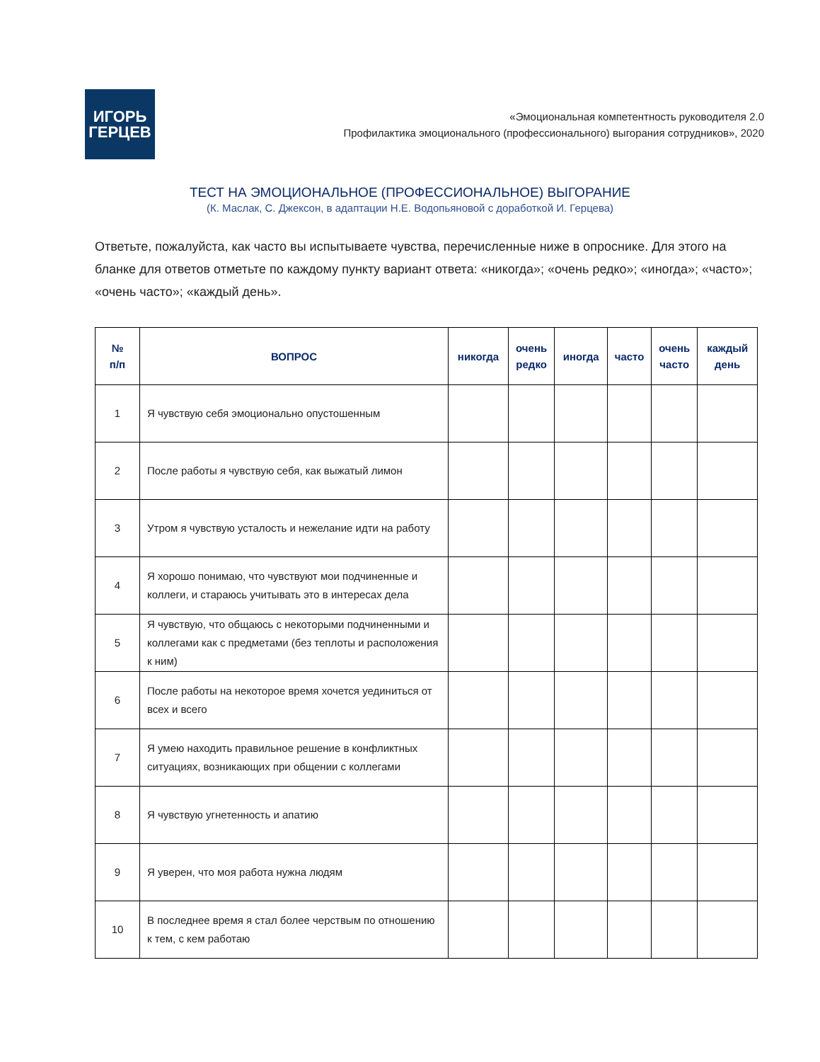ИГОРЬ
ГЕРЦЕВ
«Эмоциональная компетентность руководителя 2.0
Профилактика эмоционального (профессионального) выгорания сотрудников», 2020
ТЕСТ НА ЭМОЦИОНАЛЬНОЕ (ПРОФЕССИОНАЛЬНОЕ) ВЫГОРАНИЕ
(К. Маслак, С. Джексон, в адаптации Н.Е. Водопьяновой с доработкой И. Герцева)
Ответьте, пожалуйста, как часто вы испытываете чувства, перечисленные ниже в опроснике. Для этого на бланке для ответов отметьте по каждому пункту вариант ответа: «никогда»; «очень редко»; «иногда»; «часто»; «очень часто»; «каждый день».
| № п/п | ВОПРОС | никогда | очень редко | иногда | часто | очень часто | каждый день |
| --- | --- | --- | --- | --- | --- | --- | --- |
| 1 | Я чувствую себя эмоционально опустошенным | | | | | | |
| 2 | После работы я чувствую себя, как выжатый лимон | | | | | | |
| 3 | Утром я чувствую усталость и нежелание идти на работу | | | | | | |
| 4 | Я хорошо понимаю, что чувствуют мои подчиненные и коллеги, и стараюсь учитывать это в интересах дела | | | | | | |
| 5 | Я чувствую, что общаюсь с некоторыми подчиненными и коллегами как с предметами (без теплоты и расположения к ним) | | | | | | |
| 6 | После работы на некоторое время хочется уединиться от всех и всего | | | | | | |
| 7 | Я умею находить правильное решение в конфликтных ситуациях, возникающих при общении с коллегами | | | | | | |
| 8 | Я чувствую угнетенность и апатию | | | | | | |
| 9 | Я уверен, что моя работа нужна людям | | | | | | |
| 10 | В последнее время я стал более черствым по отношению к тем, с кем работаю | | | | | | |